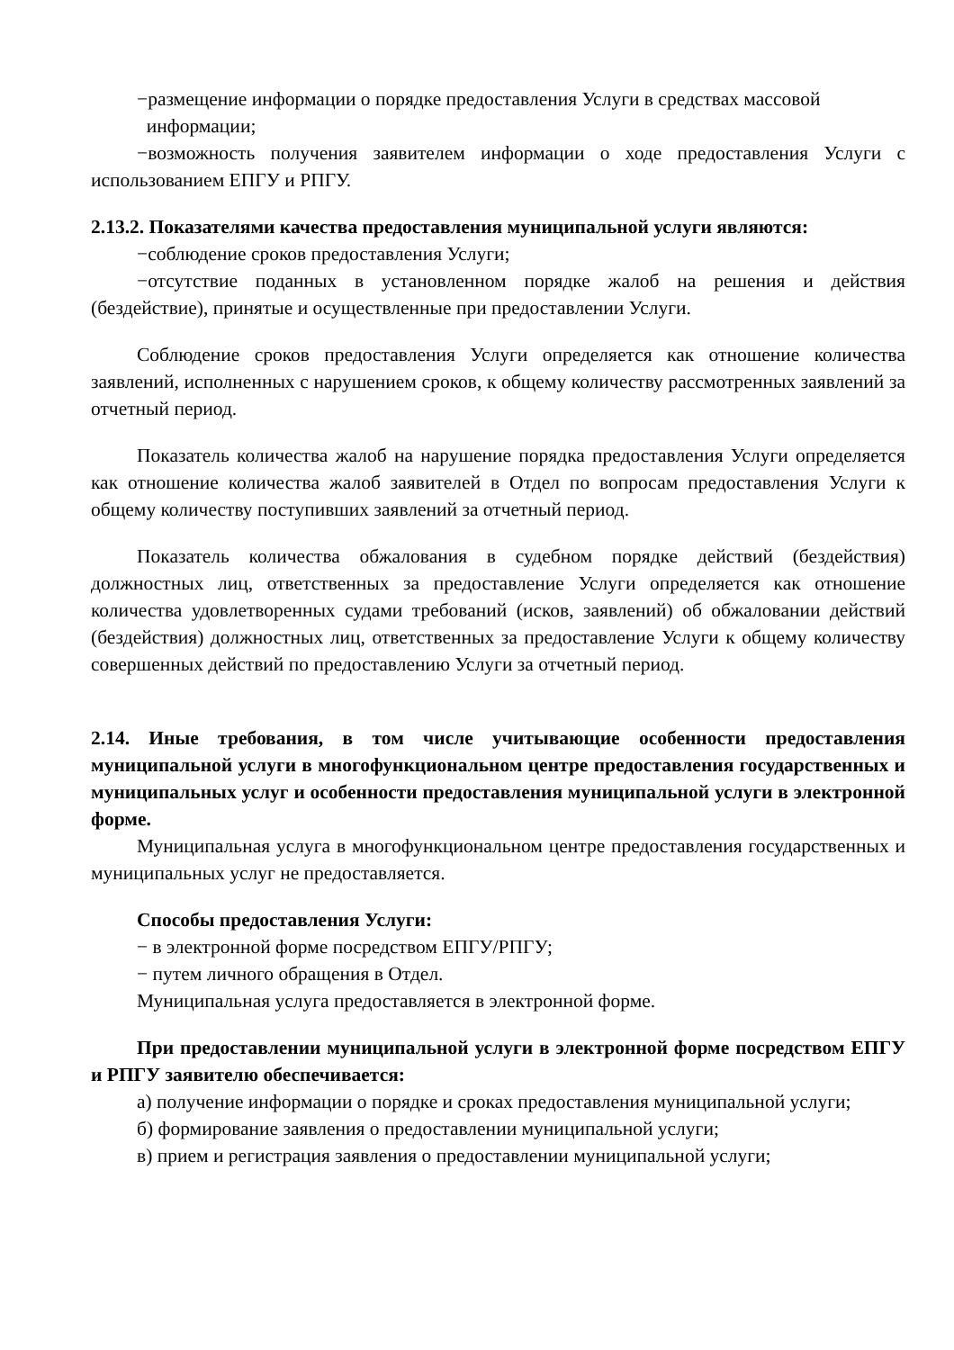−размещение информации о порядке предоставления Услуги в средствах массовой
информации;
−возможность получения заявителем информации о ходе предоставления Услуги с использованием ЕПГУ и РПГУ.
2.13.2. Показателями качества предоставления муниципальной услуги являются:
−соблюдение сроков предоставления Услуги;
−отсутствие поданных в установленном порядке жалоб на решения и действия (бездействие), принятые и осуществленные при предоставлении Услуги.
Соблюдение сроков предоставления Услуги определяется как отношение количества заявлений, исполненных с нарушением сроков, к общему количеству рассмотренных заявлений за отчетный период.
Показатель количества жалоб на нарушение порядка предоставления Услуги определяется как отношение количества жалоб заявителей в Отдел по вопросам предоставления Услуги к общему количеству поступивших заявлений за отчетный период.
Показатель количества обжалования в судебном порядке действий (бездействия) должностных лиц, ответственных за предоставление Услуги определяется как отношение количества удовлетворенных судами требований (исков, заявлений) об обжаловании действий (бездействия) должностных лиц, ответственных за предоставление Услуги к общему количеству совершенных действий по предоставлению Услуги за отчетный период.
2.14. Иные требования, в том числе учитывающие особенности предоставления муниципальной услуги в многофункциональном центре предоставления государственных и муниципальных услуг и особенности предоставления муниципальной услуги в электронной форме.
Муниципальная услуга в многофункциональном центре предоставления государственных и муниципальных услуг не предоставляется.
Способы предоставления Услуги:
− в электронной форме посредством ЕПГУ/РПГУ;
− путем личного обращения в Отдел.
Муниципальная услуга предоставляется в электронной форме.
При предоставлении муниципальной услуги в электронной форме посредством ЕПГУ и РПГУ заявителю обеспечивается:
а) получение информации о порядке и сроках предоставления муниципальной услуги;
б) формирование заявления о предоставлении муниципальной услуги;
в) прием и регистрация заявления о предоставлении муниципальной услуги;